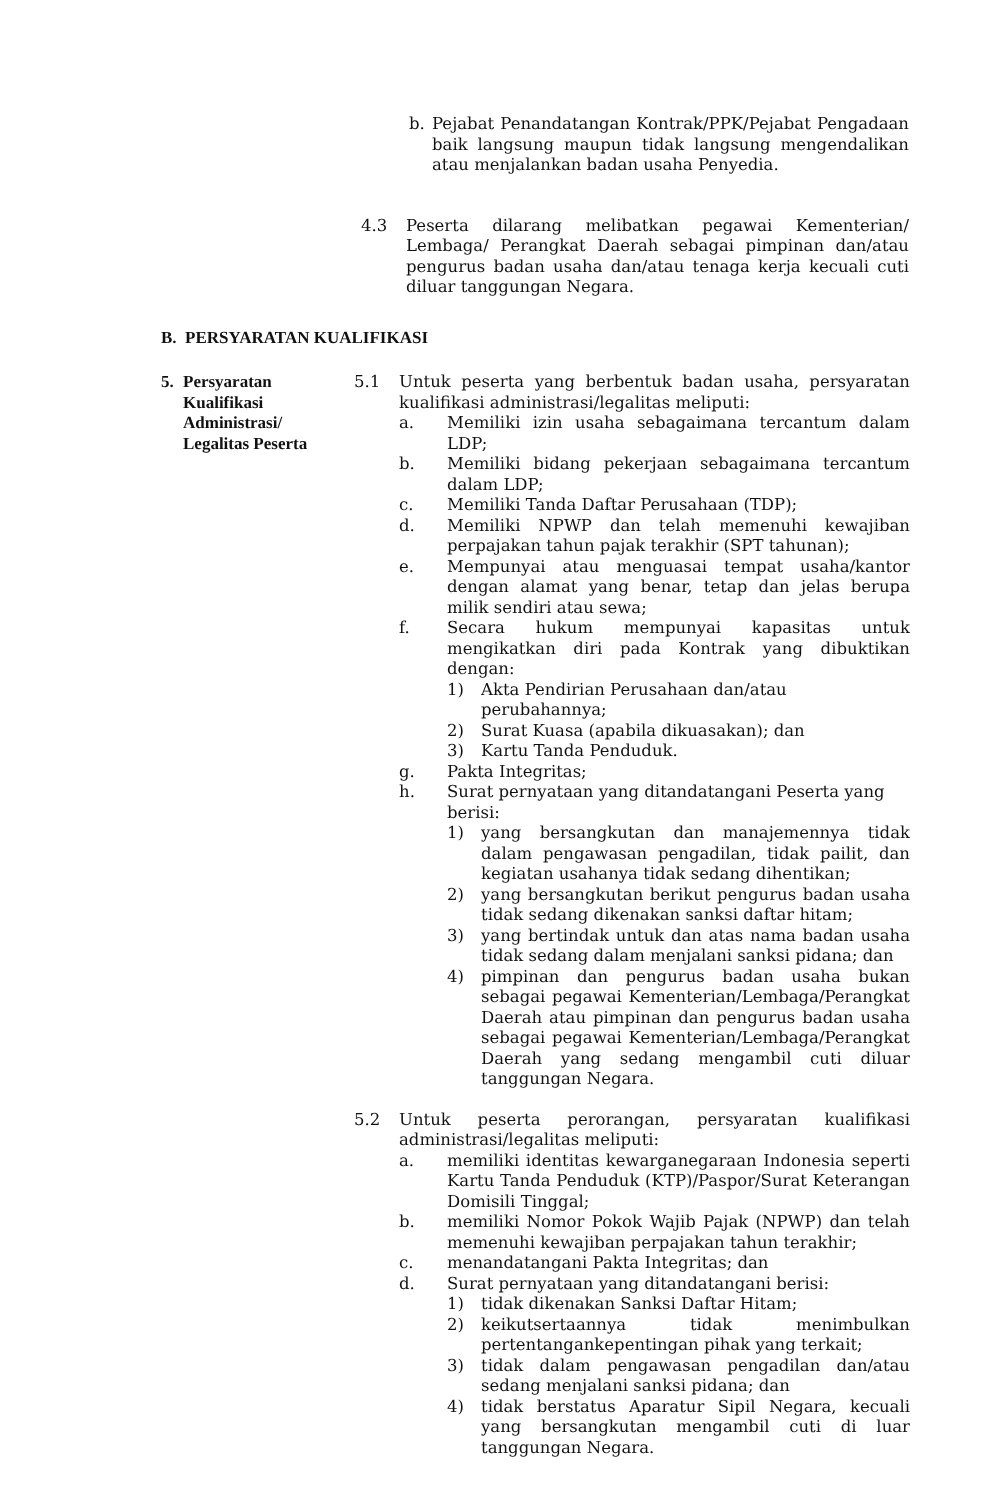b. Pejabat Penandatangan Kontrak/PPK/Pejabat Pengadaan baik langsung maupun tidak langsung mengendalikan atau menjalankan badan usaha Penyedia.
4.3 Peserta dilarang melibatkan pegawai Kementerian/ Lembaga/ Perangkat Daerah sebagai pimpinan dan/atau pengurus badan usaha dan/atau tenaga kerja kecuali cuti diluar tanggungan Negara.
B. PERSYARATAN KUALIFIKASI
5. Persyaratan
Kualifikasi
Administrasi/
Legalitas Peserta
5.1 Untuk peserta yang berbentuk badan usaha, persyaratan kualifikasi administrasi/legalitas meliputi:
a. Memiliki izin usaha sebagaimana tercantum dalam LDP;
b. Memiliki bidang pekerjaan sebagaimana tercantum dalam LDP;
c. Memiliki Tanda Daftar Perusahaan (TDP);
d. Memiliki NPWP dan telah memenuhi kewajiban perpajakan tahun pajak terakhir (SPT tahunan);
e. Mempunyai atau menguasai tempat usaha/kantor dengan alamat yang benar, tetap dan jelas berupa milik sendiri atau sewa;
f. Secara hukum mempunyai kapasitas untuk mengikatkan diri pada Kontrak yang dibuktikan dengan:
1) Akta Pendirian Perusahaan dan/atau perubahannya;
2) Surat Kuasa (apabila dikuasakan); dan
3) Kartu Tanda Penduduk.
g. Pakta Integritas;
h. Surat pernyataan yang ditandatangani Peserta yang berisi:
1) yang bersangkutan dan manajemennya tidak dalam pengawasan pengadilan, tidak pailit, dan kegiatan usahanya tidak sedang dihentikan;
2) yang bersangkutan berikut pengurus badan usaha tidak sedang dikenakan sanksi daftar hitam;
3) yang bertindak untuk dan atas nama badan usaha tidak sedang dalam menjalani sanksi pidana; dan
4) pimpinan dan pengurus badan usaha bukan sebagai pegawai Kementerian/Lembaga/Perangkat Daerah atau pimpinan dan pengurus badan usaha sebagai pegawai Kementerian/Lembaga/Perangkat Daerah yang sedang mengambil cuti diluar tanggungan Negara.
5.2 Untuk peserta perorangan, persyaratan kualifikasi administrasi/legalitas meliputi:
a. memiliki identitas kewarganegaraan Indonesia seperti Kartu Tanda Penduduk (KTP)/Paspor/Surat Keterangan Domisili Tinggal;
b. memiliki Nomor Pokok Wajib Pajak (NPWP) dan telah memenuhi kewajiban perpajakan tahun terakhir;
c. menandatangani Pakta Integritas; dan
d. Surat pernyataan yang ditandatangani berisi:
1) tidak dikenakan Sanksi Daftar Hitam;
2) keikutsertaannya tidak menimbulkan pertentangankepentingan pihak yang terkait;
3) tidak dalam pengawasan pengadilan dan/atau sedang menjalani sanksi pidana; dan
4) tidak berstatus Aparatur Sipil Negara, kecuali yang bersangkutan mengambil cuti di luar tanggungan Negara.